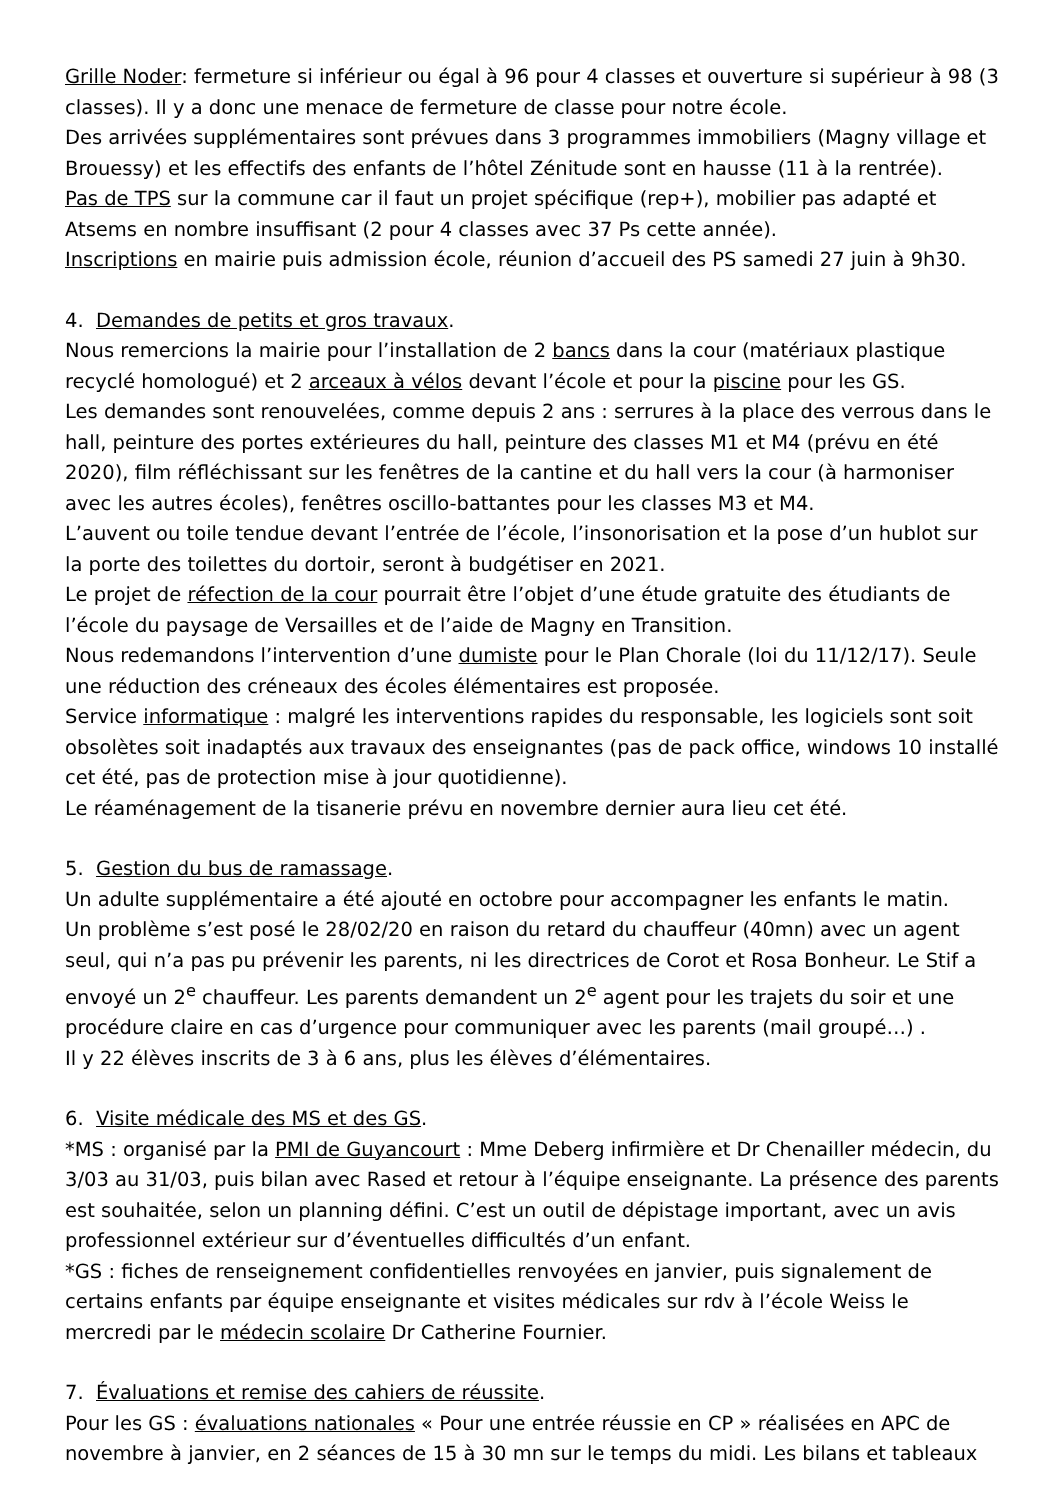Grille Noder: fermeture si inférieur ou égal à 96 pour 4 classes et ouverture si supérieur à 98 (3 classes). Il y a donc une menace de fermeture de classe pour notre école.
Des arrivées supplémentaires sont prévues dans 3 programmes immobiliers (Magny village et Brouessy) et les effectifs des enfants de l’hôtel Zénitude sont en hausse (11 à la rentrée).
Pas de TPS sur la commune car il faut un projet spécifique (rep+), mobilier pas adapté et Atsems en nombre insuffisant (2 pour 4 classes avec 37 Ps cette année).
Inscriptions en mairie puis admission école, réunion d’accueil des PS samedi 27 juin à 9h30.
4. Demandes de petits et gros travaux.
Nous remercions la mairie pour l’installation de 2 bancs dans la cour (matériaux plastique recyclé homologué) et 2 arceaux à vélos devant l’école et pour la piscine pour les GS.
Les demandes sont renouvelées, comme depuis 2 ans : serrures à la place des verrous dans le hall, peinture des portes extérieures du hall, peinture des classes M1 et M4 (prévu en été 2020), film réfléchissant sur les fenêtres de la cantine et du hall vers la cour (à harmoniser avec les autres écoles), fenêtres oscillo-battantes pour les classes M3 et M4.
L’auvent ou toile tendue devant l’entrée de l’école, l’insonorisation et la pose d’un hublot sur la porte des toilettes du dortoir, seront à budgétiser en 2021.
Le projet de réfection de la cour pourrait être l’objet d’une étude gratuite des étudiants de l’école du paysage de Versailles et de l’aide de Magny en Transition.
Nous redemandons l’intervention d’une dumiste pour le Plan Chorale (loi du 11/12/17). Seule une réduction des créneaux des écoles élémentaires est proposée.
Service informatique : malgré les interventions rapides du responsable, les logiciels sont soit obsolètes soit inadaptés aux travaux des enseignantes (pas de pack office, windows 10 installé cet été, pas de protection mise à jour quotidienne).
Le réaménagement de la tisanerie prévu en novembre dernier aura lieu cet été.
5. Gestion du bus de ramassage.
Un adulte supplémentaire a été ajouté en octobre pour accompagner les enfants le matin.
Un problème s’est posé le 28/02/20 en raison du retard du chauffeur (40mn) avec un agent seul, qui n’a pas pu prévenir les parents, ni les directrices de Corot et Rosa Bonheur. Le Stif a envoyé un 2<sup>e</sup> chauffeur. Les parents demandent un 2<sup>e</sup> agent pour les trajets du soir et une procédure claire en cas d’urgence pour communiquer avec les parents (mail groupé…) .
Il y 22 élèves inscrits de 3 à 6 ans, plus les élèves d’élémentaires.
6. Visite médicale des MS et des GS.
*MS : organisé par la PMI de Guyancourt : Mme Deberg infirmière et Dr Chenailler médecin, du 3/03 au 31/03, puis bilan avec Rased et retour à l’équipe enseignante. La présence des parents est souhaitée, selon un planning défini. C’est un outil de dépistage important, avec un avis professionnel extérieur sur d’éventuelles difficultés d’un enfant.
*GS : fiches de renseignement confidentielles renvoyées en janvier, puis signalement de certains enfants par équipe enseignante et visites médicales sur rdv à l’école Weiss le mercredi par le médecin scolaire Dr Catherine Fournier.
7. Évaluations et remise des cahiers de réussite.
Pour les GS : évaluations nationales « Pour une entrée réussie en CP » réalisées en APC de novembre à janvier, en 2 séances de 15 à 30 mn sur le temps du midi. Les bilans et tableaux